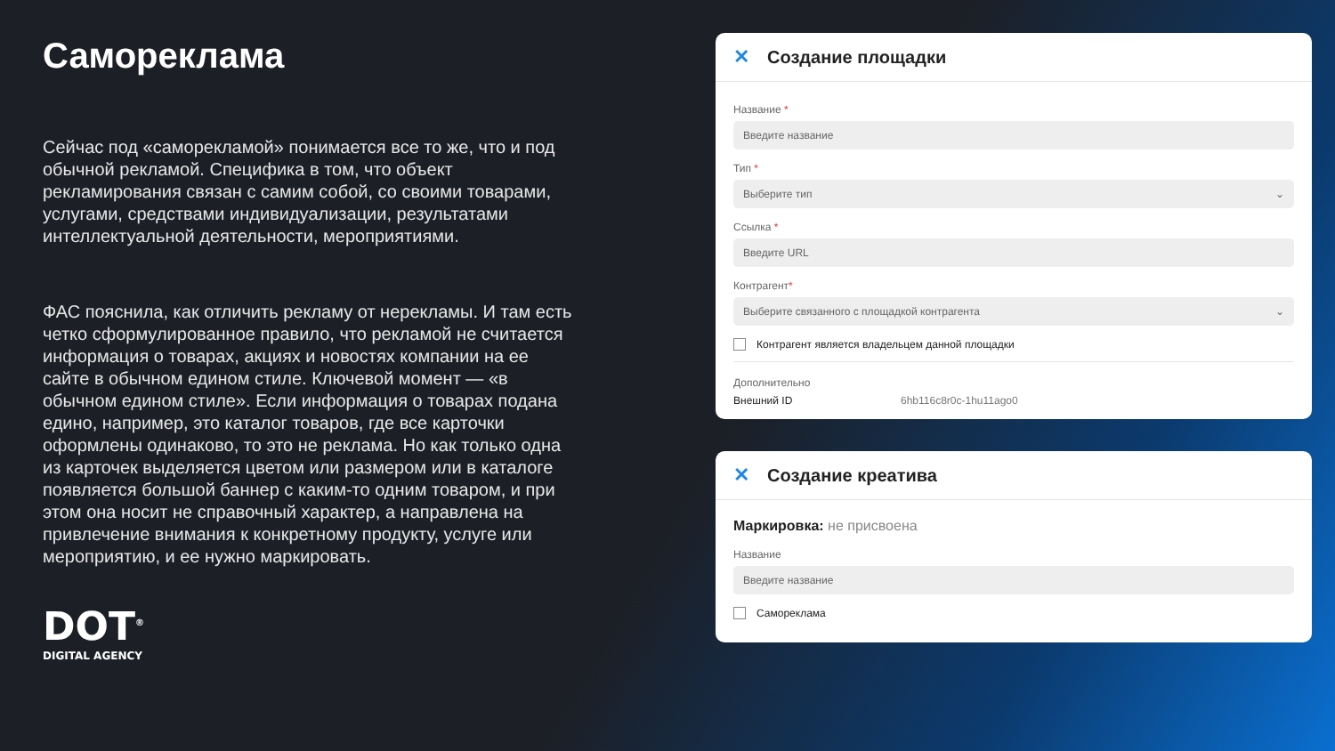Самореклама
Сейчас под «саморекламой» понимается все то же, что и под обычной рекламой. Специфика в том, что объект рекламирования связан с самим собой, со своими товарами, услугами, средствами индивидуализации, результатами интеллектуальной деятельности, мероприятиями.
ФАС пояснила, как отличить рекламу от нерекламы. И там есть четко сформулированное правило, что рекламой не считается информация о товарах, акциях и новостях компании на ее сайте в обычном едином стиле. Ключевой момент — «в обычном едином стиле». Если информация о товарах подана едино, например, это каталог товаров, где все карточки оформлены одинаково, то это не реклама. Но как только одна из карточек выделяется цветом или размером или в каталоге появляется большой баннер с каким-то одним товаром, и при этом она носит не справочный характер, а направлена на привлечение внимания к конкретному продукту, услуге или мероприятию, и ее нужно маркировать.
DOT<sup>®</sup>
DIGITAL AGENCY
✕ Создание площадки
Название *
Введите название
Тип *
Выберите тип ⌄
Ссылка *
Введите URL
Контрагент*
Выберите связанного с площадкой контрагента ⌄
Контрагент является владельцем данной площадки
Дополнительно
Внешний ID 6hb116c8r0c-1hu11ago0
✕ Создание креатива
Маркировка: не присвоена
Название
Введите название
Самореклама